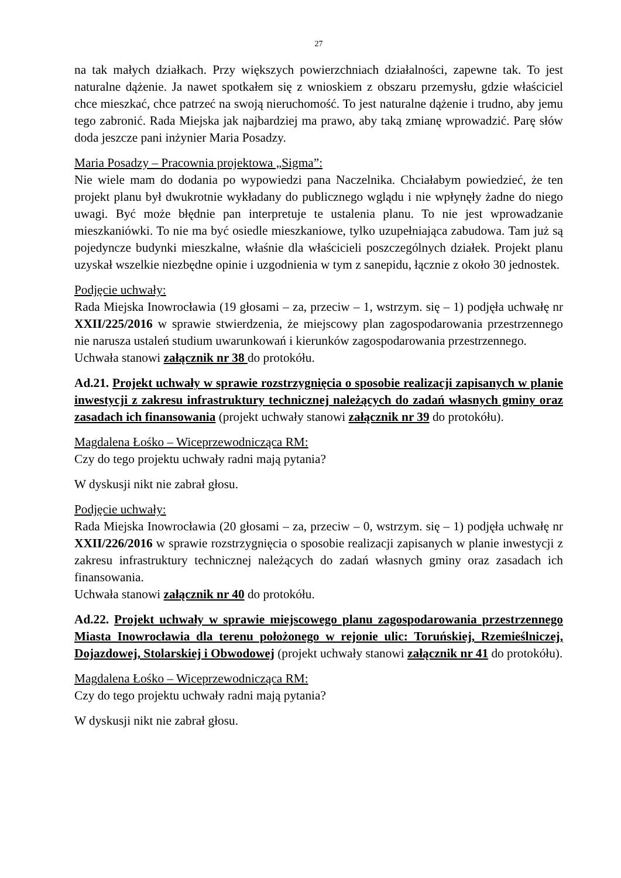27
na tak małych działkach. Przy większych powierzchniach działalności, zapewne tak. To jest naturalne dążenie. Ja nawet spotkałem się z wnioskiem z obszaru przemysłu, gdzie właściciel chce mieszkać, chce patrzeć na swoją nieruchomość. To jest naturalne dążenie i trudno, aby jemu tego zabronić. Rada Miejska jak najbardziej ma prawo, aby taką zmianę wprowadzić. Parę słów doda jeszcze pani inżynier Maria Posadzy.
Maria Posadzy – Pracownia projektowa „Sigma”:
Nie wiele mam do dodania po wypowiedzi pana Naczelnika. Chciałabym powiedzieć, że ten projekt planu był dwukrotnie wykładany do publicznego wglądu i nie wpłynęły żadne do niego uwagi. Być może błędnie pan interpretuje te ustalenia planu. To nie jest wprowadzanie mieszkaniówki. To nie ma być osiedle mieszkaniowe, tylko uzupełniająca zabudowa. Tam już są pojedyncze budynki mieszkalne, właśnie dla właścicieli poszczególnych działek. Projekt planu uzyskał wszelkie niezbędne opinie i uzgodnienia w tym z sanepidu, łącznie z około 30 jednostek.
Podjęcie uchwały:
Rada Miejska Inowrocławia (19 głosami – za, przeciw – 1, wstrzym. się – 1) podjęła uchwałę nr XXII/225/2016 w sprawie stwierdzenia, że miejscowy plan zagospodarowania przestrzennego nie narusza ustaleń studium uwarunkowań i kierunków zagospodarowania przestrzennego.
Uchwała stanowi załącznik nr 38 do protokółu.
Ad.21. Projekt uchwały w sprawie rozstrzygnięcia o sposobie realizacji zapisanych w planie inwestycji z zakresu infrastruktury technicznej należących do zadań własnych gminy oraz zasadach ich finansowania (projekt uchwały stanowi załącznik nr 39 do protokółu).
Magdalena Łośko – Wiceprzewodnicząca RM:
Czy do tego projektu uchwały radni mają pytania?
W dyskusji nikt nie zabrał głosu.
Podjęcie uchwały:
Rada Miejska Inowrocławia (20 głosami – za, przeciw – 0, wstrzym. się – 1) podjęła uchwałę nr XXII/226/2016 w sprawie rozstrzygnięcia o sposobie realizacji zapisanych w planie inwestycji z zakresu infrastruktury technicznej należących do zadań własnych gminy oraz zasadach ich finansowania.
Uchwała stanowi załącznik nr 40 do protokółu.
Ad.22. Projekt uchwały w sprawie miejscowego planu zagospodarowania przestrzennego Miasta Inowrocławia dla terenu położonego w rejonie ulic: Toruńskiej, Rzemieślniczej, Dojazdowej, Stolarskiej i Obwodowej (projekt uchwały stanowi załącznik nr 41 do protokółu).
Magdalena Łośko – Wiceprzewodnicząca RM:
Czy do tego projektu uchwały radni mają pytania?
W dyskusji nikt nie zabrał głosu.